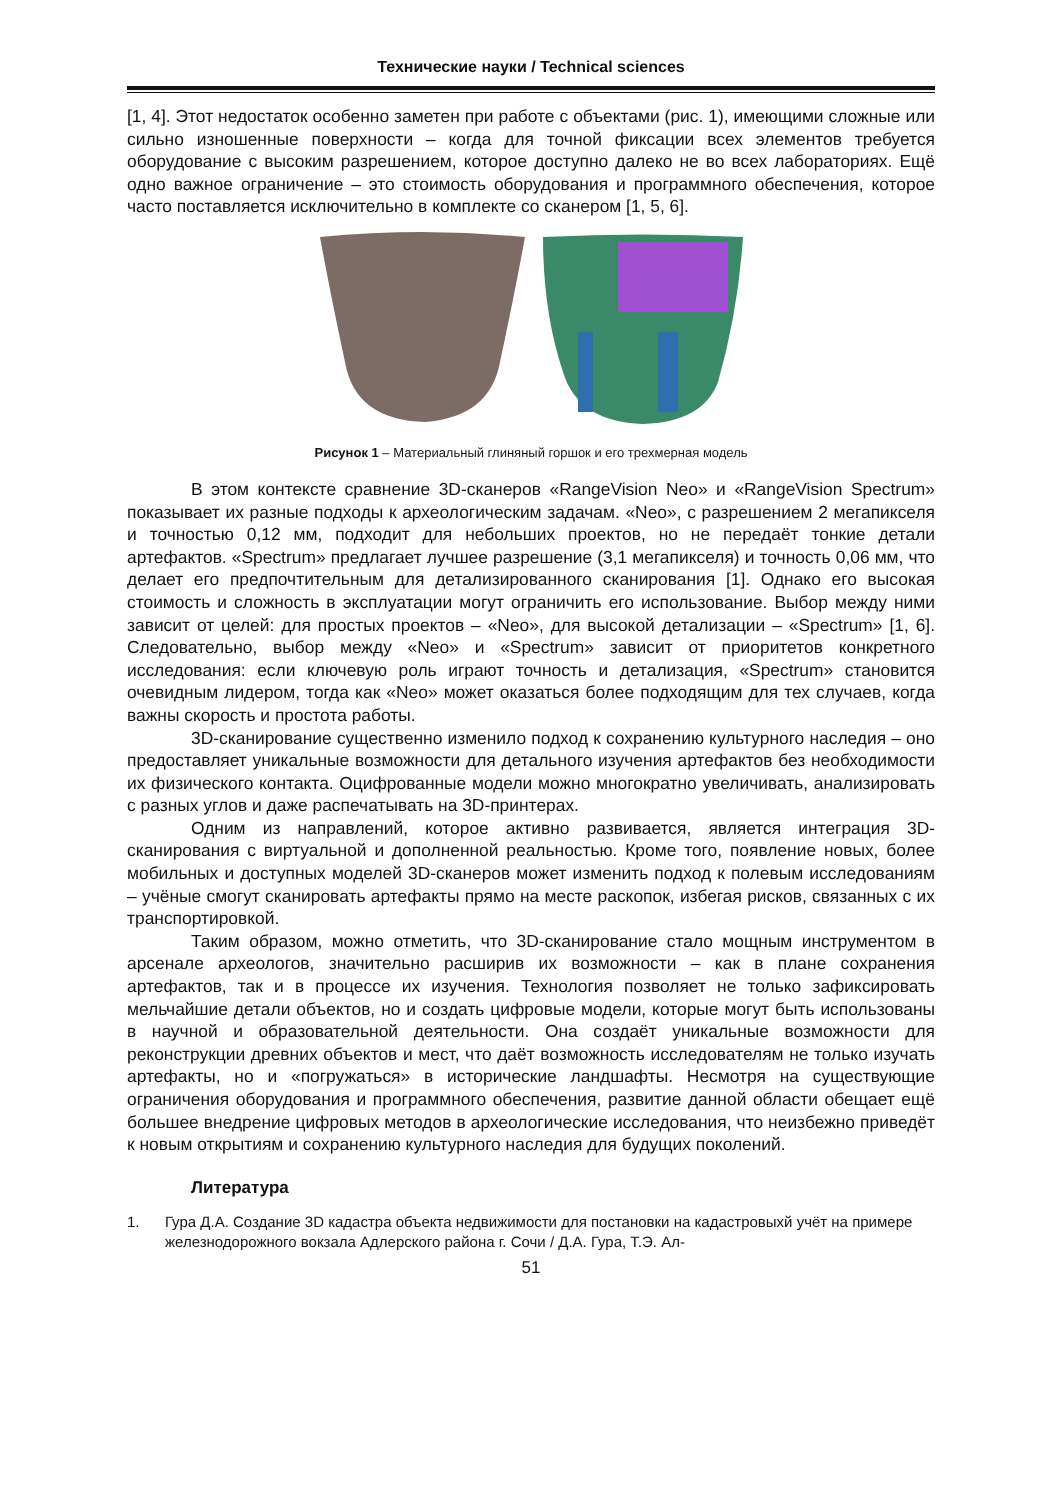Технические науки / Technical sciences
[1, 4]. Этот недостаток особенно заметен при работе с объектами (рис. 1), имеющими сложные или сильно изношенные поверхности – когда для точной фиксации всех элементов требуется оборудование с высоким разрешением, которое доступно далеко не во всех лабораториях. Ещё одно важное ограничение – это стоимость оборудования и программного обеспечения, которое часто поставляется исключительно в комплекте со сканером [1, 5, 6].
Рисунок 1 – Материальный глиняный горшок и его трехмерная модель
В этом контексте сравнение 3D-сканеров «RangeVision Neo» и «RangeVision Spectrum» показывает их разные подходы к археологическим задачам. «Neo», с разрешением 2 мегапикселя и точностью 0,12 мм, подходит для небольших проектов, но не передаёт тонкие детали артефактов. «Spectrum» предлагает лучшее разрешение (3,1 мегапикселя) и точность 0,06 мм, что делает его предпочтительным для детализированного сканирования [1]. Однако его высокая стоимость и сложность в эксплуатации могут ограничить его использование. Выбор между ними зависит от целей: для простых проектов – «Neo», для высокой детализации – «Spectrum» [1, 6]. Следовательно, выбор между «Neo» и «Spectrum» зависит от приоритетов конкретного исследования: если ключевую роль играют точность и детализация, «Spectrum» становится очевидным лидером, тогда как «Neo» может оказаться более подходящим для тех случаев, когда важны скорость и простота работы.
3D-сканирование существенно изменило подход к сохранению культурного наследия – оно предоставляет уникальные возможности для детального изучения артефактов без необходимости их физического контакта. Оцифрованные модели можно многократно увеличивать, анализировать с разных углов и даже распечатывать на 3D-принтерах.
Одним из направлений, которое активно развивается, является интеграция 3D-сканирования с виртуальной и дополненной реальностью. Кроме того, появление новых, более мобильных и доступных моделей 3D-сканеров может изменить подход к полевым исследованиям – учёные смогут сканировать артефакты прямо на месте раскопок, избегая рисков, связанных с их транспортировкой.
Таким образом, можно отметить, что 3D-сканирование стало мощным инструментом в арсенале археологов, значительно расширив их возможности – как в плане сохранения артефактов, так и в процессе их изучения. Технология позволяет не только зафиксировать мельчайшие детали объектов, но и создать цифровые модели, которые могут быть использованы в научной и образовательной деятельности. Она создаёт уникальные возможности для реконструкции древних объектов и мест, что даёт возможность исследователям не только изучать артефакты, но и «погружаться» в исторические ландшафты. Несмотря на существующие ограничения оборудования и программного обеспечения, развитие данной области обещает ещё большее внедрение цифровых методов в археологические исследования, что неизбежно приведёт к новым открытиям и сохранению культурного наследия для будущих поколений.
Литература
1. Гура Д.А. Создание 3D кадастра объекта недвижимости для постановки на кадастровыхй учёт на примере железнодорожного вокзала Адлерского района г. Сочи / Д.А. Гура, Т.Э. Ал-
51